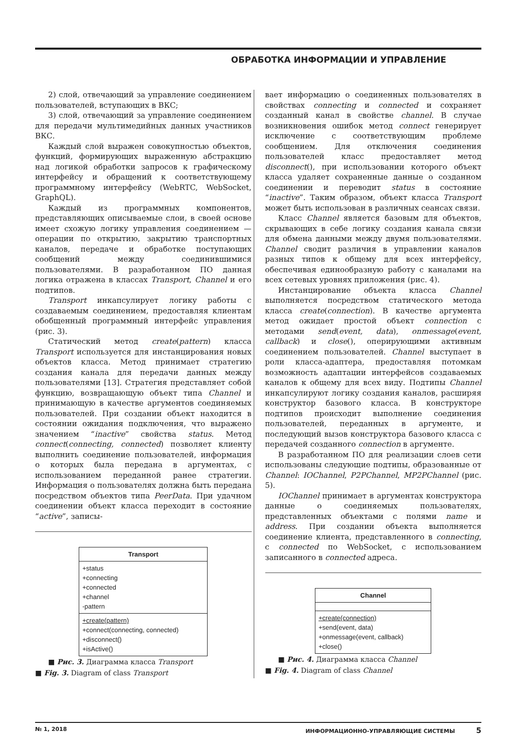ОБРАБОТКА ИНФОРМАЦИИ И УПРАВЛЕНИЕ
2) слой, отвечающий за управление соединением пользователей, вступающих в ВКС;
3) слой, отвечающий за управление соединением для передачи мультимедийных данных участников ВКС.
Каждый слой выражен совокупностью объектов, функций, формирующих выраженную абстракцию над логикой обработки запросов к графическому интерфейсу и обращений к соответствующему программному интерфейсу (WebRTC, WebSocket, GraphQL).
Каждый из программных компонентов, представляющих описываемые слои, в своей основе имеет схожую логику управления соединением — операции по открытию, закрытию транспортных каналов, передаче и обработке поступающих сообщений между соединившимися пользователями. В разработанном ПО данная логика отражена в классах Transport, Channel и его подтипов.
Transport инкапсулирует логику работы с создаваемым соединением, предоставляя клиентам обобщенный программный интерфейс управления (рис. 3).
Статический метод create(pattern) класса Transport используется для инстанцирования новых объектов класса. Метод принимает стратегию создания канала для передачи данных между пользователями [13]. Стратегия представляет собой функцию, возвращающую объект типа Channel и принимающую в качестве аргументов соединяемых пользователей. При создании объект находится в состоянии ожидания подключения, что выражено значением “inactive” свойства status. Метод connect(connecting, connected) позволяет клиенту выполнить соединение пользователей, информация о которых была передана в аргументах, с использованием переданной ранее стратегии. Информация о пользователях должна быть передана посредством объектов типа PeerData. При удачном соединении объект класса переходит в состояние “active”, записы-
Transport
+status
+connecting
+connected
+channel
-pattern
+create(pattern)
+connect(connecting, connected)
+disconnect()
+isActive()
■ Рис. 3. Диаграмма класса Transport
■ Fig. 3. Diagram of class Transport
вает информацию о соединенных пользователях в свойствах connecting и connected и сохраняет созданный канал в свойстве channel. В случае возникновения ошибок метод connect генерирует исключение с соответствующим проблеме сообщением. Для отключения соединения пользователей класс предоставляет метод disconnect(), при использовании которого объект класса удаляет сохраненные данные о созданном соединении и переводит status в состояние “inactive”. Таким образом, объект класса Transport может быть использован в различных сеансах связи.
Класс Channel является базовым для объектов, скрывающих в себе логику создания канала связи для обмена данными между двумя пользователями. Channel сводит различия в управлении каналов разных типов к общему для всех интерфейсу, обеспечивая единообразную работу с каналами на всех сетевых уровнях приложения (рис. 4).
Инстанцирование объекта класса Channel выполняется посредством статического метода класса create(connection). В качестве аргумента метод ожидает простой объект connection с методами send(event, data), onmessage(event, callback) и close(), оперирующими активным соединением пользователей. Channel выступает в роли класса-адаптера, предоставляя потомкам возможность адаптации интерфейсов создаваемых каналов к общему для всех виду. Подтипы Channel инкапсулируют логику создания каналов, расширяя конструктор базового класса. В конструкторе подтипов происходит выполнение соединения пользователей, переданных в аргументе, и последующий вызов конструктора базового класса с передачей созданного connection в аргументе.
В разработанном ПО для реализации слоев сети использованы следующие подтипы, образованные от Channel: IOChannel, P2PChannel, MP2PChannel (рис. 5).
IOChannel принимает в аргументах конструктора данные о соединяемых пользователях, представленных объектами с полями name и address. При создании объекта выполняется соединение клиента, представленного в connecting, с connected по WebSocket, с использованием записанного в connected адреса.
Channel
+create(connection)
+send(event, data)
+onmessage(event, callback)
+close()
■ Рис. 4. Диаграмма класса Channel
■ Fig. 4. Diagram of class Channel
№ 1, 2018 ИНФОРМАЦИОННО-УПРАВЛЯЮЩИЕ СИСТЕМЫ 5